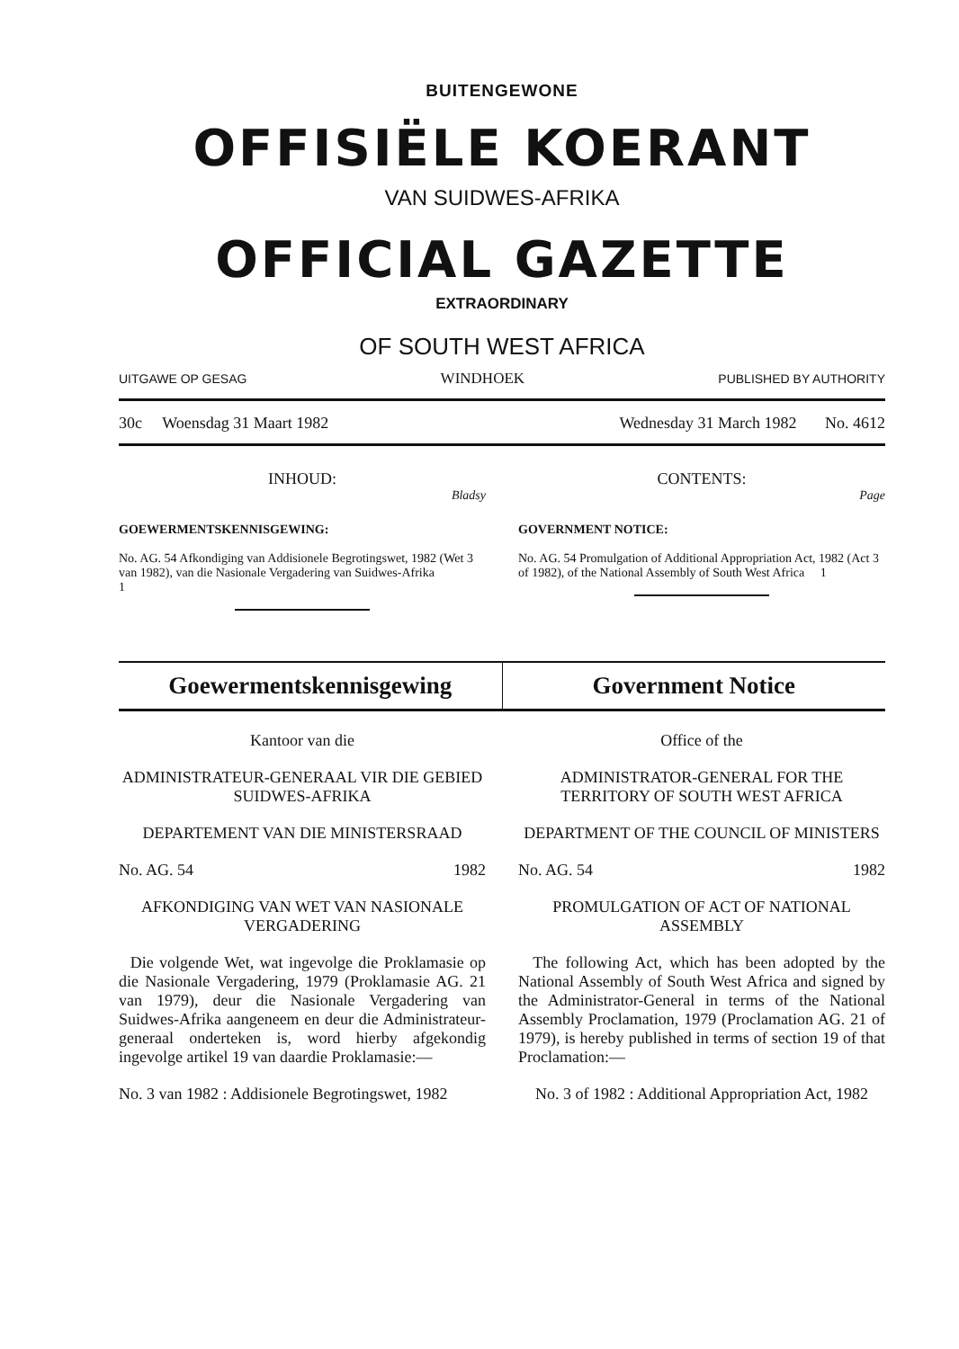BUITENGEWONE
OFFISIËLE KOERANT
VAN SUIDWES-AFRIKA
OFFICIAL GAZETTE
EXTRAORDINARY
OF SOUTH WEST AFRICA
UITGAWE OP GESAG WINDHOEK PUBLISHED BY AUTHORITY
30c Woensdag 31 Maart 1982 Wednesday 31 March 1982 No. 4612
INHOUD:
Bladsy
GOEWERMENTSKENNISGEWING:
No. AG. 54 Afkondiging van Addisionele Begrotingswet, 1982 (Wet 3 van 1982), van die Nasionale Vergadering van Suidwes-Afrika 1
CONTENTS:
Page
GOVERNMENT NOTICE:
No. AG. 54 Promulgation of Additional Appropriation Act, 1982 (Act 3 of 1982), of the National Assembly of South West Africa 1
Goewermentskennisgewing Government Notice
Kantoor van die
ADMINISTRATEUR-GENERAAL VIR DIE GEBIED SUIDWES-AFRIKA
DEPARTEMENT VAN DIE MINISTERSRAAD
No. AG. 54 1982
AFKONDIGING VAN WET VAN NASIONALE VERGADERING
Die volgende Wet, wat ingevolge die Proklamasie op die Nasionale Vergadering, 1979 (Proklamasie AG. 21 van 1979), deur die Nasionale Vergadering van Suidwes-Afrika aangeneem en deur die Administrateur-generaal onderteken is, word hierby afgekondig ingevolge artikel 19 van daardie Proklamasie:—
No. 3 van 1982 : Addisionele Begrotingswet, 1982
Office of the
ADMINISTRATOR-GENERAL FOR THE TERRITORY OF SOUTH WEST AFRICA
DEPARTMENT OF THE COUNCIL OF MINISTERS
No. AG. 54 1982
PROMULGATION OF ACT OF NATIONAL ASSEMBLY
The following Act, which has been adopted by the National Assembly of South West Africa and signed by the Administrator-General in terms of the National Assembly Proclamation, 1979 (Proclamation AG. 21 of 1979), is hereby published in terms of section 19 of that Proclamation:—
No. 3 of 1982 : Additional Appropriation Act, 1982